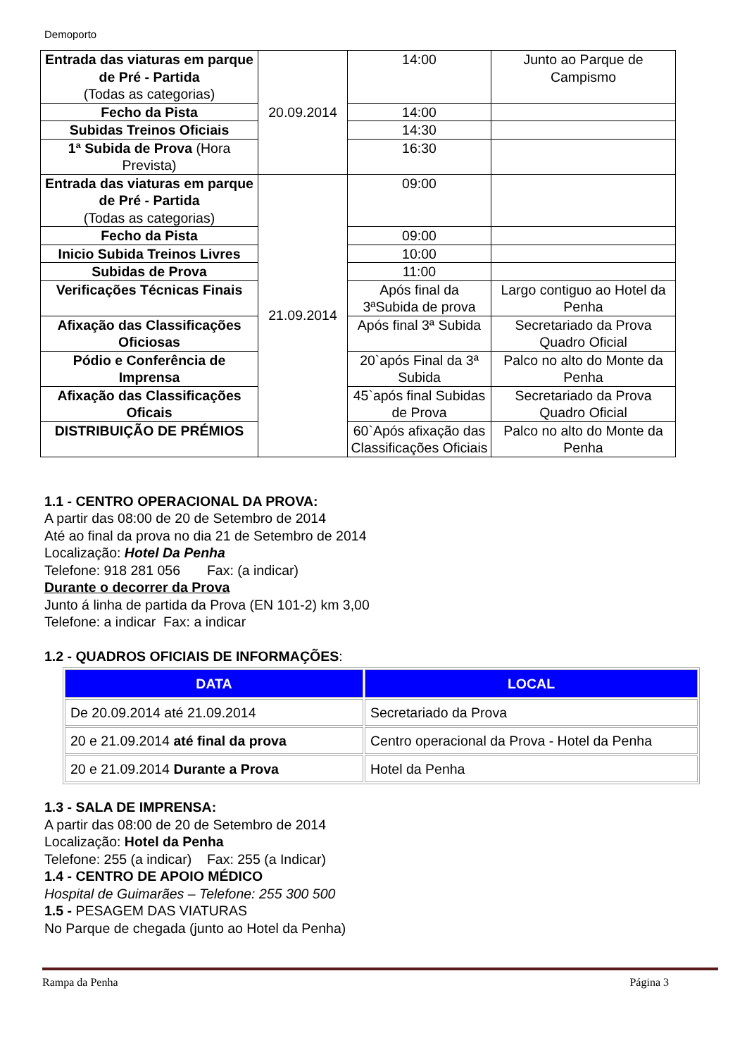Demoporto
| Entrada das viaturas em parque de Pré - Partida (Todas as categorias) | 20.09.2014 | 14:00 | Junto ao Parque de Campismo |
| Fecho da Pista | | 14:00 | |
| Subidas Treinos Oficiais | | 14:30 | |
| 1ª Subida de Prova (Hora Prevista) | | 16:30 | |
| Entrada das viaturas em parque de Pré - Partida (Todas as categorias) | 21.09.2014 | 09:00 | |
| Fecho da Pista | | 09:00 | |
| Inicio Subida Treinos Livres | | 10:00 | |
| Subidas de Prova | | 11:00 | |
| Verificações Técnicas Finais | | Após final da 3ªSubida de prova | Largo contiguo ao Hotel da Penha |
| Afixação das Classificações Oficiosas | | Após final 3ª Subida | Secretariado da Prova Quadro Oficial |
| Pódio e Conferência de Imprensa | | 20`após Final da 3ª Subida | Palco no alto do Monte da Penha |
| Afixação das Classificações Oficais | | 45`após final Subidas de Prova | Secretariado da Prova Quadro Oficial |
| DISTRIBUIÇÃO DE PRÉMIOS | | 60`Após afixação das Classificações Oficiais | Palco no alto do Monte da Penha |
1.1 - CENTRO OPERACIONAL DA PROVA:
A partir das 08:00 de 20 de Setembro de 2014
Até ao final da prova no dia 21 de Setembro de 2014
Localização: Hotel Da Penha
Telefone: 918 281 056 Fax: (a indicar)
Durante o decorrer da Prova
Junto á linha de partida da Prova (EN 101-2) km 3,00
Telefone: a indicar Fax: a indicar
1.2 - QUADROS OFICIAIS DE INFORMAÇÕES:
| DATA | LOCAL |
| --- | --- |
| De 20.09.2014 até 21.09.2014 | Secretariado da Prova |
| 20 e 21.09.2014 até final da prova | Centro operacional da Prova - Hotel da Penha |
| 20 e 21.09.2014 Durante a Prova | Hotel da Penha |
1.3 - SALA DE IMPRENSA:
A partir das 08:00 de 20 de Setembro de 2014
Localização: Hotel da Penha
Telefone: 255 (a indicar) Fax: 255 (a Indicar)
1.4 - CENTRO DE APOIO MÉDICO
Hospital de Guimarães – Telefone: 255 300 500
1.5 - PESAGEM DAS VIATURAS
No Parque de chegada (junto ao Hotel da Penha)
Rampa da Penha Página 3